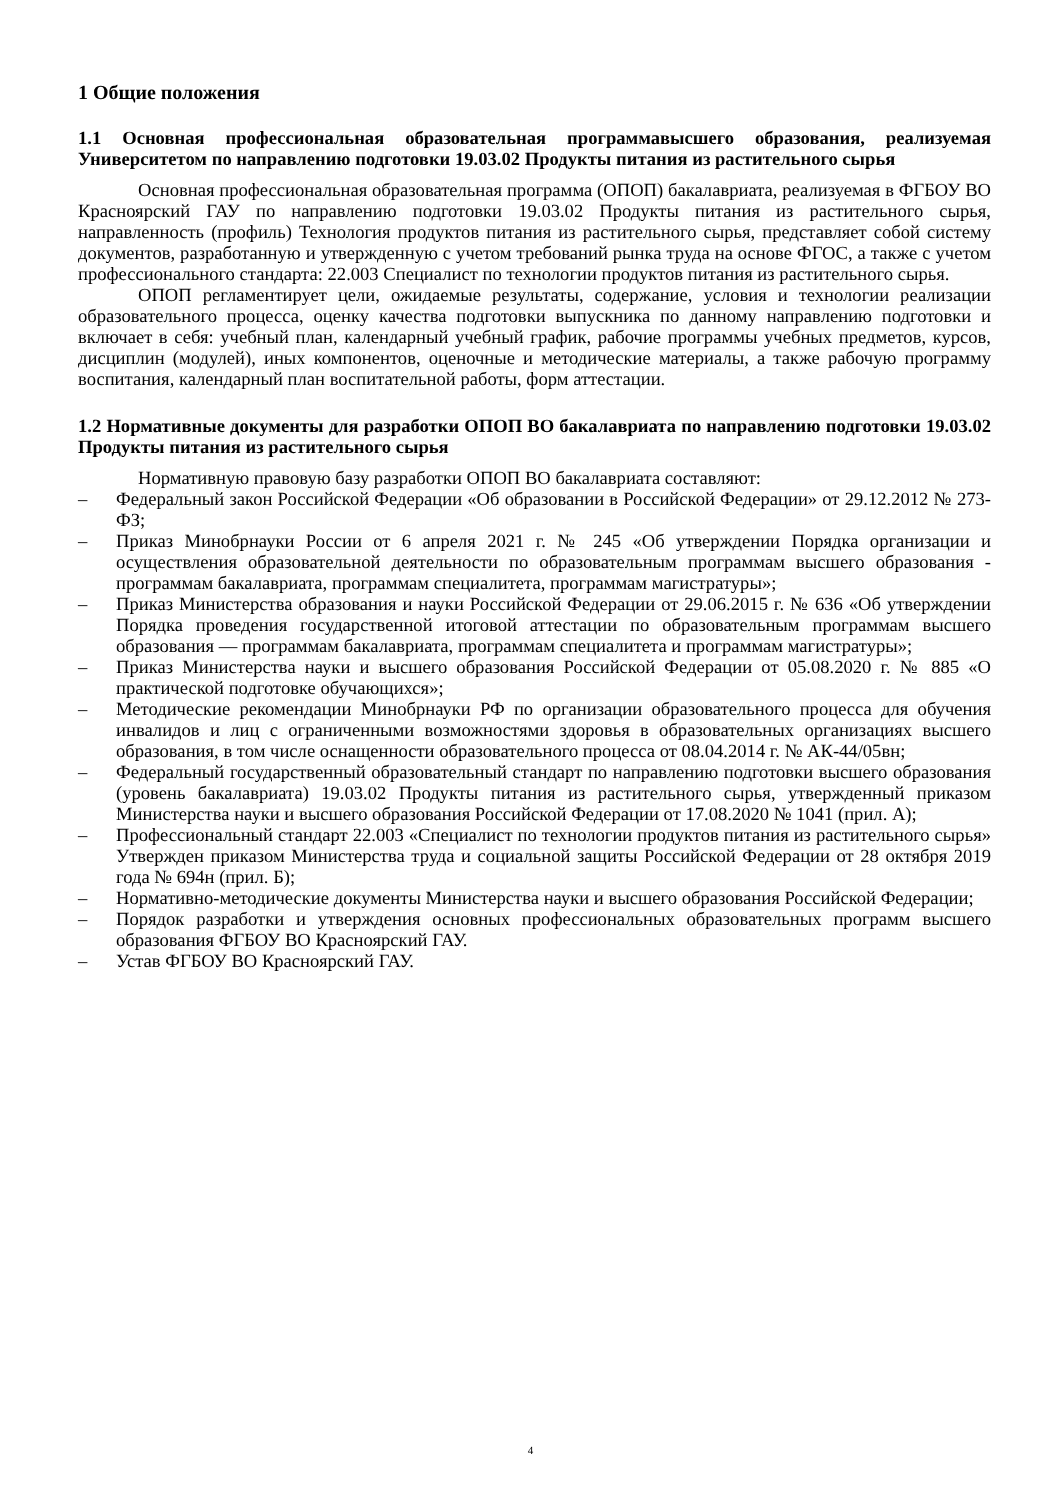1 Общие положения
1.1 Основная профессиональная образовательная программавысшего образования, реализуемая Университетом по направлению подготовки 19.03.02 Продукты питания из растительного сырья
Основная профессиональная образовательная программа (ОПОП) бакалавриата, реализуемая в ФГБОУ ВО Красноярский ГАУ по направлению подготовки 19.03.02 Продукты питания из растительного сырья, направленность (профиль) Технология продуктов питания из растительного сырья, представляет собой систему документов, разработанную и утвержденную с учетом требований рынка труда на основе ФГОС, а также с учетом профессионального стандарта: 22.003 Специалист по технологии продуктов питания из растительного сырья.
ОПОП регламентирует цели, ожидаемые результаты, содержание, условия и технологии реализации образовательного процесса, оценку качества подготовки выпускника по данному направлению подготовки и включает в себя: учебный план, календарный учебный график, рабочие программы учебных предметов, курсов, дисциплин (модулей), иных компонентов, оценочные и методические материалы, а также рабочую программу воспитания, календарный план воспитательной работы, форм аттестации.
1.2 Нормативные документы для разработки ОПОП ВО бакалавриата по направлению подготовки 19.03.02 Продукты питания из растительного сырья
Нормативную правовую базу разработки ОПОП ВО бакалавриата составляют:
– Федеральный закон Российской Федерации «Об образовании в Российской Федерации» от 29.12.2012 № 273-ФЗ;
– Приказ Минобрнауки России от 6 апреля 2021 г. № 245 «Об утверждении Порядка организации и осуществления образовательной деятельности по образовательным программам высшего образования - программам бакалавриата, программам специалитета, программам магистратуры»;
– Приказ Министерства образования и науки Российской Федерации от 29.06.2015 г. № 636 «Об утверждении Порядка проведения государственной итоговой аттестации по образовательным программам высшего образования — программам бакалавриата, программам специалитета и программам магистратуры»;
– Приказ Министерства науки и высшего образования Российской Федерации от 05.08.2020 г. № 885 «О практической подготовке обучающихся»;
– Методические рекомендации Минобрнауки РФ по организации образовательного процесса для обучения инвалидов и лиц с ограниченными возможностями здоровья в образовательных организациях высшего образования, в том числе оснащенности образовательного процесса от 08.04.2014 г. № АК-44/05вн;
– Федеральный государственный образовательный стандарт по направлению подготовки высшего образования (уровень бакалавриата) 19.03.02 Продукты питания из растительного сырья, утвержденный приказом Министерства науки и высшего образования Российской Федерации от 17.08.2020 № 1041 (прил. А);
– Профессиональный стандарт 22.003 «Специалист по технологии продуктов питания из растительного сырья» Утвержден приказом Министерства труда и социальной защиты Российской Федерации от 28 октября 2019 года № 694н (прил. Б);
– Нормативно-методические документы Министерства науки и высшего образования Российской Федерации;
– Порядок разработки и утверждения основных профессиональных образовательных программ высшего образования ФГБОУ ВО Красноярский ГАУ.
– Устав ФГБОУ ВО Красноярский ГАУ.
4